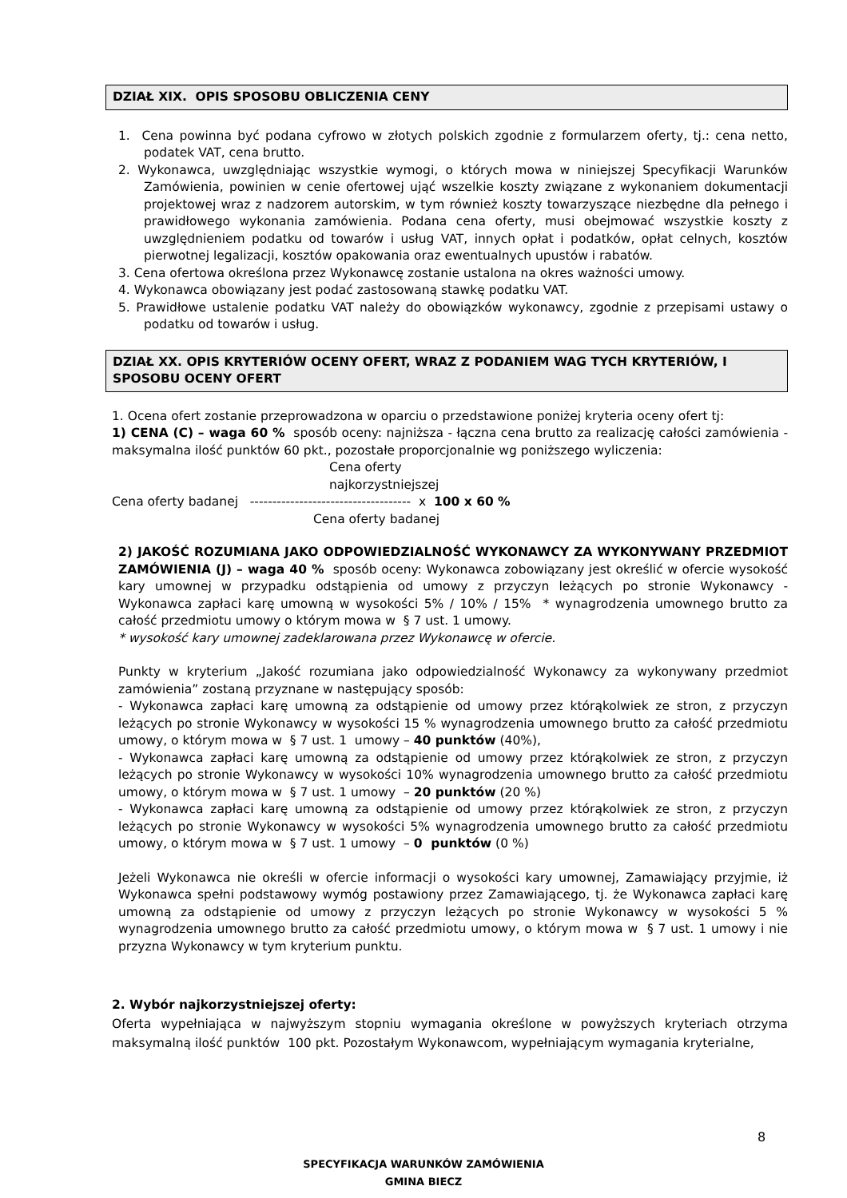DZIAŁ XIX. OPIS SPOSOBU OBLICZENIA CENY
1. Cena powinna być podana cyfrowo w złotych polskich zgodnie z formularzem oferty, tj.: cena netto, podatek VAT, cena brutto.
2. Wykonawca, uwzględniając wszystkie wymogi, o których mowa w niniejszej Specyfikacji Warunków Zamówienia, powinien w cenie ofertowej ująć wszelkie koszty związane z wykonaniem dokumentacji projektowej wraz z nadzorem autorskim, w tym również koszty towarzyszące niezbędne dla pełnego i prawidłowego wykonania zamówienia. Podana cena oferty, musi obejmować wszystkie koszty z uwzględnieniem podatku od towarów i usług VAT, innych opłat i podatków, opłat celnych, kosztów pierwotnej legalizacji, kosztów opakowania oraz ewentualnych upustów i rabatów.
3. Cena ofertowa określona przez Wykonawcę zostanie ustalona na okres ważności umowy.
4. Wykonawca obowiązany jest podać zastosowaną stawkę podatku VAT.
5. Prawidłowe ustalenie podatku VAT należy do obowiązków wykonawcy, zgodnie z przepisami ustawy o podatku od towarów i usług.
DZIAŁ XX. OPIS KRYTERIÓW OCENY OFERT, WRAZ Z PODANIEM WAG TYCH KRYTERIÓW, I SPOSOBU OCENY OFERT
1. Ocena ofert zostanie przeprowadzona w oparciu o przedstawione poniżej kryteria oceny ofert tj:
1) CENA (C) – waga 60 % sposób oceny: najniższa - łączna cena brutto za realizację całości zamówienia - maksymalna ilość punktów 60 pkt., pozostałe proporcjonalnie wg poniższego wyliczenia:
Cena oferty
najkorzystniejszej
Cena oferty badanej ------------------------------------ x 100 x 60 %
Cena oferty badanej
2) JAKOŚĆ ROZUMIANA JAKO ODPOWIEDZIALNOŚĆ WYKONAWCY ZA WYKONYWANY PRZEDMIOT ZAMÓWIENIA (J) – waga 40 % sposób oceny: Wykonawca zobowiązany jest określić w ofercie wysokość kary umownej w przypadku odstąpienia od umowy z przyczyn leżących po stronie Wykonawcy - Wykonawca zapłaci karę umowną w wysokości 5% / 10% / 15% * wynagrodzenia umownego brutto za całość przedmiotu umowy o którym mowa w § 7 ust. 1 umowy.
* wysokość kary umownej zadeklarowana przez Wykonawcę w ofercie.
Punkty w kryterium „Jakość rozumiana jako odpowiedzialność Wykonawcy za wykonywany przedmiot zamówienia” zostaną przyznane w następujący sposób:
- Wykonawca zapłaci karę umowną za odstąpienie od umowy przez którąkolwiek ze stron, z przyczyn leżących po stronie Wykonawcy w wysokości 15 % wynagrodzenia umownego brutto za całość przedmiotu umowy, o którym mowa w § 7 ust. 1 umowy – 40 punktów (40%),
- Wykonawca zapłaci karę umowną za odstąpienie od umowy przez którąkolwiek ze stron, z przyczyn leżących po stronie Wykonawcy w wysokości 10% wynagrodzenia umownego brutto za całość przedmiotu umowy, o którym mowa w § 7 ust. 1 umowy – 20 punktów (20 %)
- Wykonawca zapłaci karę umowną za odstąpienie od umowy przez którąkolwiek ze stron, z przyczyn leżących po stronie Wykonawcy w wysokości 5% wynagrodzenia umownego brutto za całość przedmiotu umowy, o którym mowa w § 7 ust. 1 umowy – 0 punktów (0 %)
Jeżeli Wykonawca nie określi w ofercie informacji o wysokości kary umownej, Zamawiający przyjmie, iż Wykonawca spełni podstawowy wymóg postawiony przez Zamawiającego, tj. że Wykonawca zapłaci karę umowną za odstąpienie od umowy z przyczyn leżących po stronie Wykonawcy w wysokości 5 % wynagrodzenia umownego brutto za całość przedmiotu umowy, o którym mowa w § 7 ust. 1 umowy i nie przyzna Wykonawcy w tym kryterium punktu.
2. Wybór najkorzystniejszej oferty:
Oferta wypełniająca w najwyższym stopniu wymagania określone w powyższych kryteriach otrzyma maksymalną ilość punktów 100 pkt. Pozostałym Wykonawcom, wypełniającym wymagania kryterialne,
8
SPECYFIKACJA WARUNKÓW ZAMÓWIENIA
GMINA BIECZ